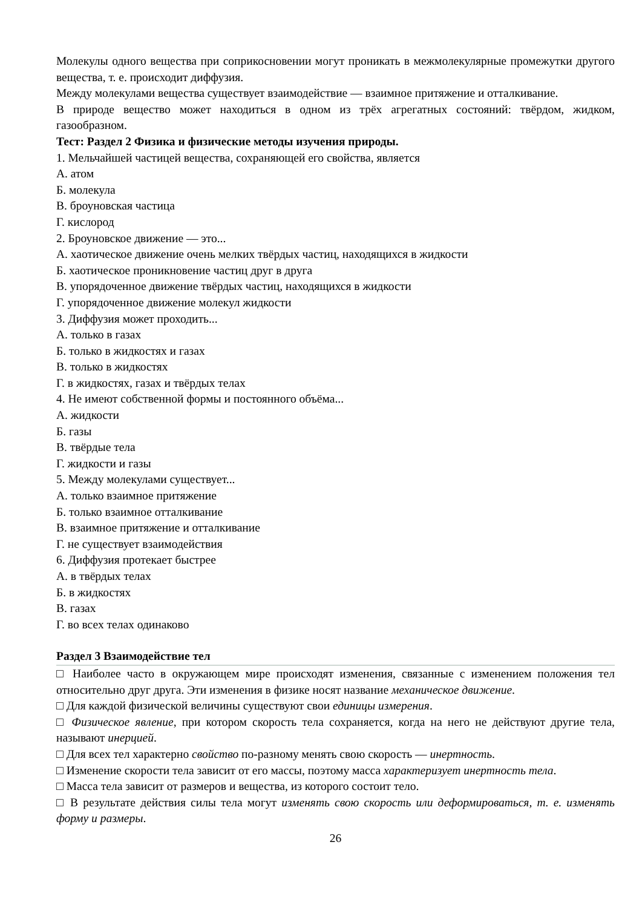Молекулы одного вещества при соприкосновении могут проникать в межмолекулярные промежутки другого вещества, т. е. происходит диффузия.
Между молекулами вещества существует взаимодействие — взаимное притяжение и отталкивание.
В природе вещество может находиться в одном из трёх агрегатных состояний: твёрдом, жидком, газообразном.
Тест: Раздел 2 Физика и физические методы изучения природы.
1. Мельчайшей частицей вещества, сохраняющей его свойства, является
А. атом
Б. молекула
В. броуновская частица
Г. кислород
2. Броуновское движение — это...
А. хаотическое движение очень мелких твёрдых частиц, находящихся в жидкости
Б. хаотическое проникновение частиц друг в друга
В. упорядоченное движение твёрдых частиц, находящихся в жидкости
Г. упорядоченное движение молекул жидкости
3. Диффузия может проходить...
А. только в газах
Б. только в жидкостях и газах
В. только в жидкостях
Г. в жидкостях, газах и твёрдых телах
4. Не имеют собственной формы и постоянного объёма...
А. жидкости
Б. газы
В. твёрдые тела
Г. жидкости и газы
5. Между молекулами существует...
А. только взаимное притяжение
Б. только взаимное отталкивание
В. взаимное притяжение и отталкивание
Г. не существует взаимодействия
6. Диффузия протекает быстрее
А. в твёрдых телах
Б. в жидкостях
В. газах
Г. во всех телах одинаково
Раздел 3 Взаимодействие тел
□ Наиболее часто в окружающем мире происходят изменения, связанные с изменением положения тел относительно друг друга. Эти изменения в физике носят название механическое движение.
□ Для каждой физической величины существуют свои единицы измерения.
□ Физическое явление, при котором скорость тела сохраняется, когда на него не действуют другие тела, называют инерцией.
□ Для всех тел характерно свойство по-разному менять свою скорость — инертность.
□ Изменение скорости тела зависит от его массы, поэтому масса характеризует инертность тела.
□ Масса тела зависит от размеров и вещества, из которого состоит тело.
□ В результате действия силы тела могут изменять свою скорость или деформироваться, т. е. изменять форму и размеры.
26